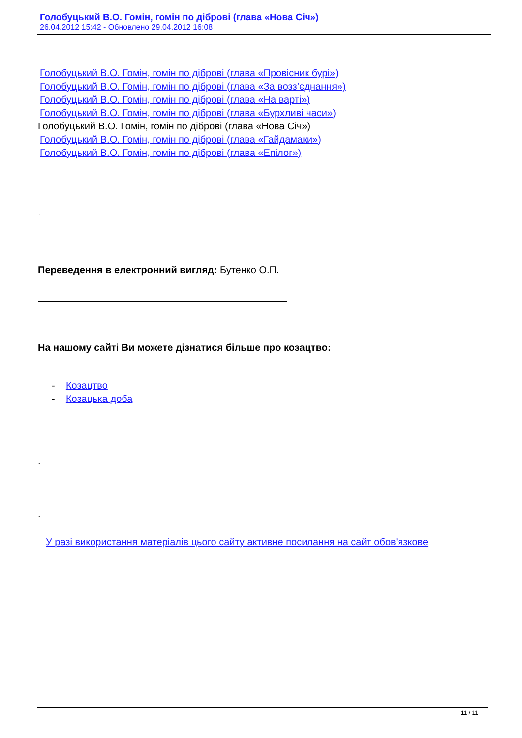Голобуцький В.О. Гомін, гомін по діброві (глава «Нова Січ»)
26.04.2012 15:42 - Обновлено 29.04.2012 16:08
Голобуцький В.О. Гомін, гомін по діброві (глава «Провісник бурі»)
Голобуцький В.О. Гомін, гомін по діброві (глава «За возз’єднання»)
Голобуцький В.О. Гомін, гомін по діброві (глава «На варті»)
Голобуцький В.О. Гомін, гомін по діброві (глава «Бурхливі часи»)
Голобуцький В.О. Гомін, гомін по діброві (глава «Нова Січ»)
Голобуцький В.О. Гомін, гомін по діброві (глава «Гайдамаки»)
Голобуцький В.О. Гомін, гомін по діброві (глава «Епілог»)
.
Переведення в електронний вигляд: Бутенко О.П.
На нашому сайті Ви можете дізнатися більше про козацтво:
- Козацтво
- Козацька доба
.
.
У разі використання матеріалів цього сайту активне посилання на сайт обов'язкове
11 / 11